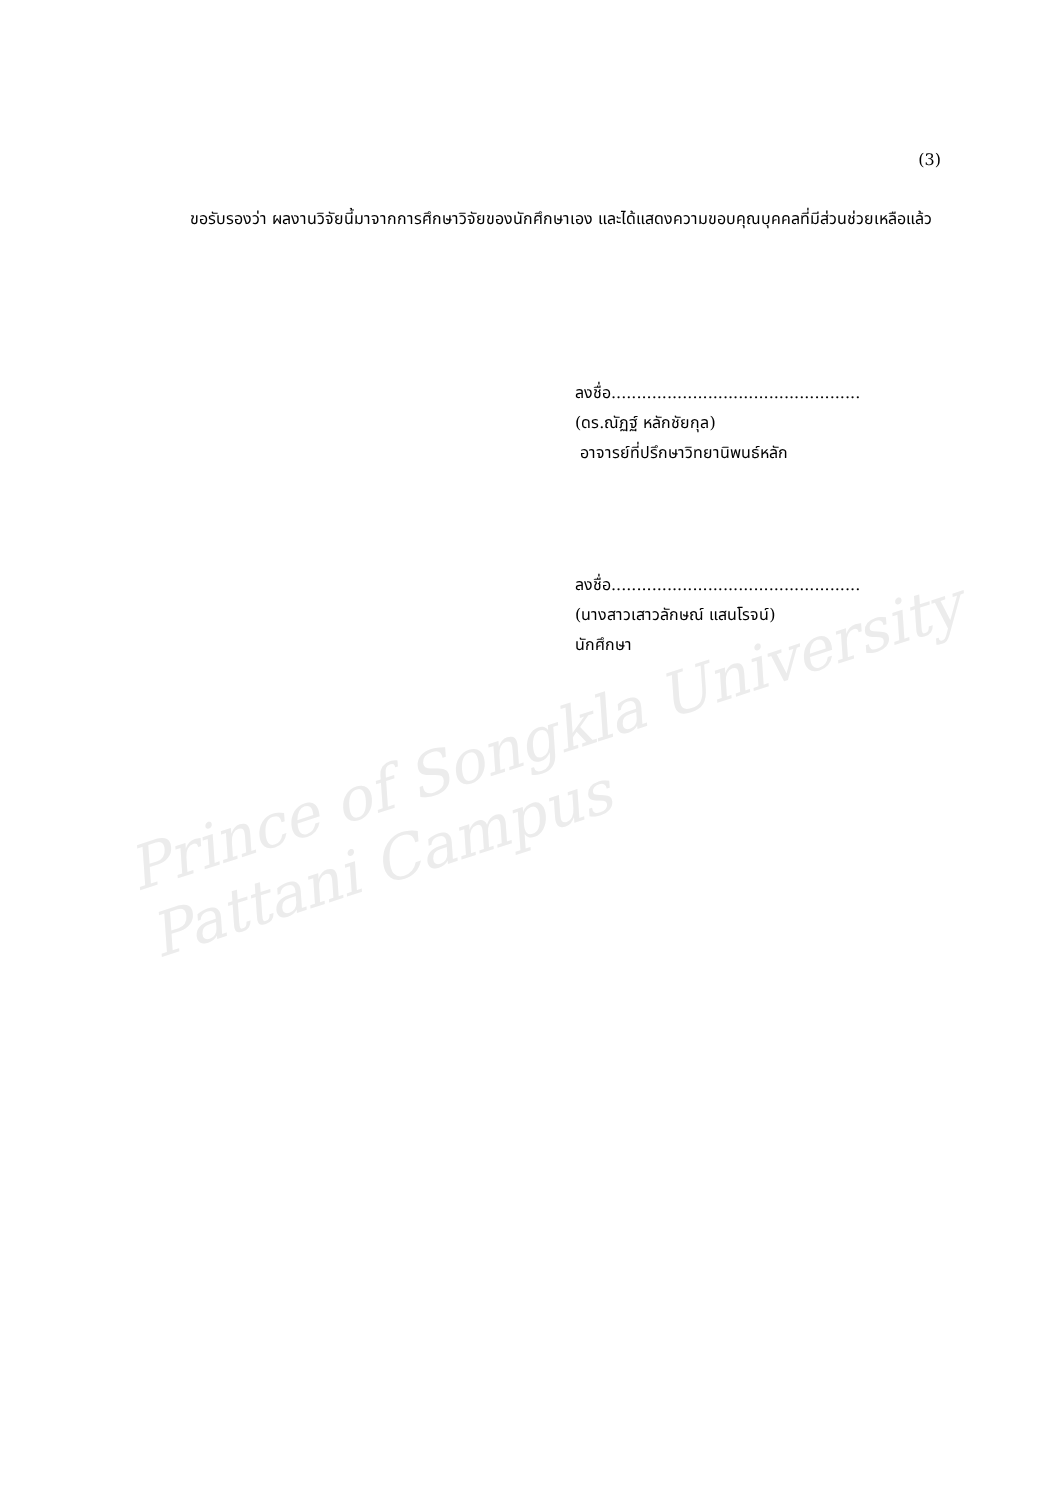(3)
ขอรับรองว่า ผลงานวิจัยนี้มาจากการศึกษาวิจัยของนักศึกษาเอง และได้แสดงความขอบคุณบุคคลที่มีส่วนช่วยเหลือแล้ว
ลงชื่อ.................................................
(ดร.ณัฏฐ์ หลักชัยกุล)
อาจารย์ที่ปรึกษาวิทยานิพนธ์หลัก
ลงชื่อ.................................................
(นางสาวเสาวลักษณ์ แสนโรจน์)
นักศึกษา
Prince of Songkla University
Pattani Campus